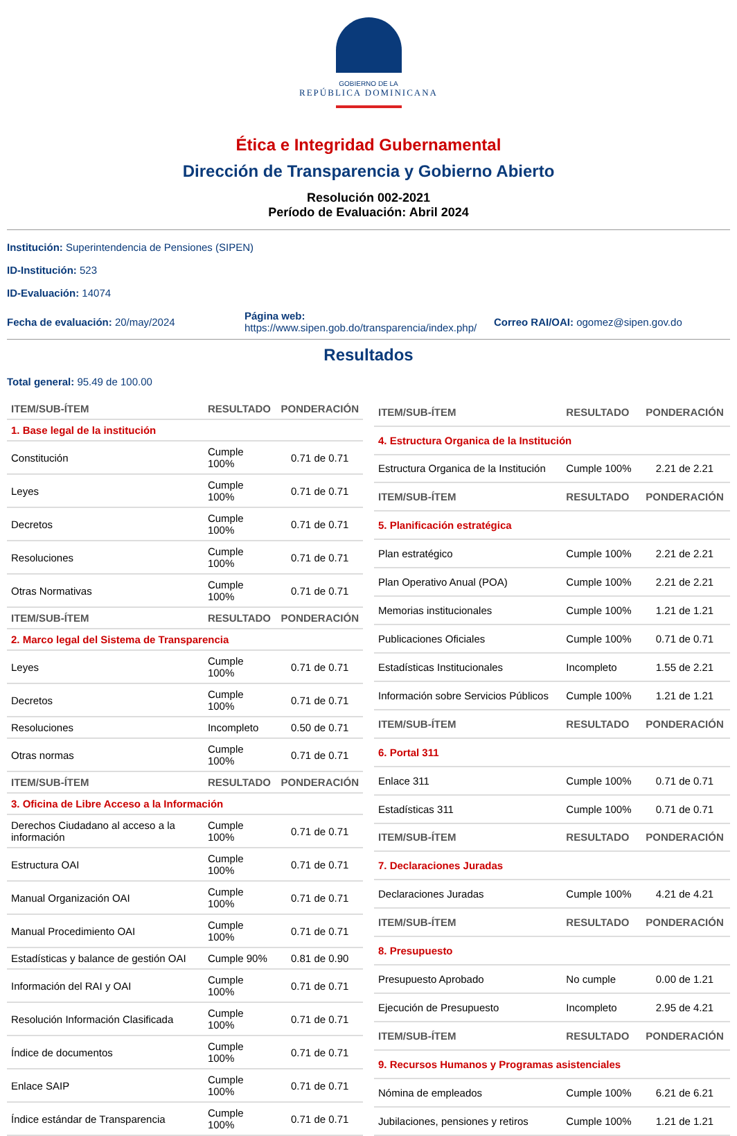GOBIERNO DE LA
REPÚBLICA DOMINICANA
Ética e Integridad Gubernamental
Dirección de Transparencia y Gobierno Abierto
Resolución 002-2021
Período de Evaluación: Abril 2024
Institución: Superintendencia de Pensiones (SIPEN)
ID-Institución: 523
ID-Evaluación: 14074
Fecha de evaluación: 20/may/2024
Página web:
https://www.sipen.gob.do/transparencia/index.php/
Correo RAI/OAI: ogomez@sipen.gov.do
Resultados
Total general: 95.49 de 100.00
| ITEM/SUB-ÍTEM | RESULTADO | PONDERACIÓN |
| --- | --- | --- |
| 1. Base legal de la institución | | |
| Constitución | Cumple 100% | 0.71 de 0.71 |
| Leyes | Cumple 100% | 0.71 de 0.71 |
| Decretos | Cumple 100% | 0.71 de 0.71 |
| Resoluciones | Cumple 100% | 0.71 de 0.71 |
| Otras Normativas | Cumple 100% | 0.71 de 0.71 |
| ITEM/SUB-ÍTEM | RESULTADO | PONDERACIÓN |
| 2. Marco legal del Sistema de Transparencia | | |
| Leyes | Cumple 100% | 0.71 de 0.71 |
| Decretos | Cumple 100% | 0.71 de 0.71 |
| Resoluciones | Incompleto | 0.50 de 0.71 |
| Otras normas | Cumple 100% | 0.71 de 0.71 |
| ITEM/SUB-ÍTEM | RESULTADO | PONDERACIÓN |
| 3. Oficina de Libre Acceso a la Información | | |
| Derechos Ciudadano al acceso a la información | Cumple 100% | 0.71 de 0.71 |
| Estructura OAI | Cumple 100% | 0.71 de 0.71 |
| Manual Organización OAI | Cumple 100% | 0.71 de 0.71 |
| Manual Procedimiento OAI | Cumple 100% | 0.71 de 0.71 |
| Estadísticas y balance de gestión OAI | Cumple 90% | 0.81 de 0.90 |
| Información del RAI y OAI | Cumple 100% | 0.71 de 0.71 |
| Resolución Información Clasificada | Cumple 100% | 0.71 de 0.71 |
| Índice de documentos | Cumple 100% | 0.71 de 0.71 |
| Enlace SAIP | Cumple 100% | 0.71 de 0.71 |
| Índice estándar de Transparencia | Cumple 100% | 0.71 de 0.71 |
| ITEM/SUB-ÍTEM | RESULTADO | PONDERACIÓN |
| --- | --- | --- |
| 4. Estructura Organica de la Institución | | |
| Estructura Organica de la Institución | Cumple 100% | 2.21 de 2.21 |
| ITEM/SUB-ÍTEM | RESULTADO | PONDERACIÓN |
| 5. Planificación estratégica | | |
| Plan estratégico | Cumple 100% | 2.21 de 2.21 |
| Plan Operativo Anual (POA) | Cumple 100% | 2.21 de 2.21 |
| Memorias institucionales | Cumple 100% | 1.21 de 1.21 |
| Publicaciones Oficiales | Cumple 100% | 0.71 de 0.71 |
| Estadísticas Institucionales | Incompleto | 1.55 de 2.21 |
| Información sobre Servicios Públicos | Cumple 100% | 1.21 de 1.21 |
| ITEM/SUB-ÍTEM | RESULTADO | PONDERACIÓN |
| 6. Portal 311 | | |
| Enlace 311 | Cumple 100% | 0.71 de 0.71 |
| Estadísticas 311 | Cumple 100% | 0.71 de 0.71 |
| ITEM/SUB-ÍTEM | RESULTADO | PONDERACIÓN |
| 7. Declaraciones Juradas | | |
| Declaraciones Juradas | Cumple 100% | 4.21 de 4.21 |
| ITEM/SUB-ÍTEM | RESULTADO | PONDERACIÓN |
| 8. Presupuesto | | |
| Presupuesto Aprobado | No cumple | 0.00 de 1.21 |
| Ejecución de Presupuesto | Incompleto | 2.95 de 4.21 |
| ITEM/SUB-ÍTEM | RESULTADO | PONDERACIÓN |
| 9. Recursos Humanos y Programas asistenciales | | |
| Nómina de empleados | Cumple 100% | 6.21 de 6.21 |
| Jubilaciones, pensiones y retiros | Cumple 100% | 1.21 de 1.21 |